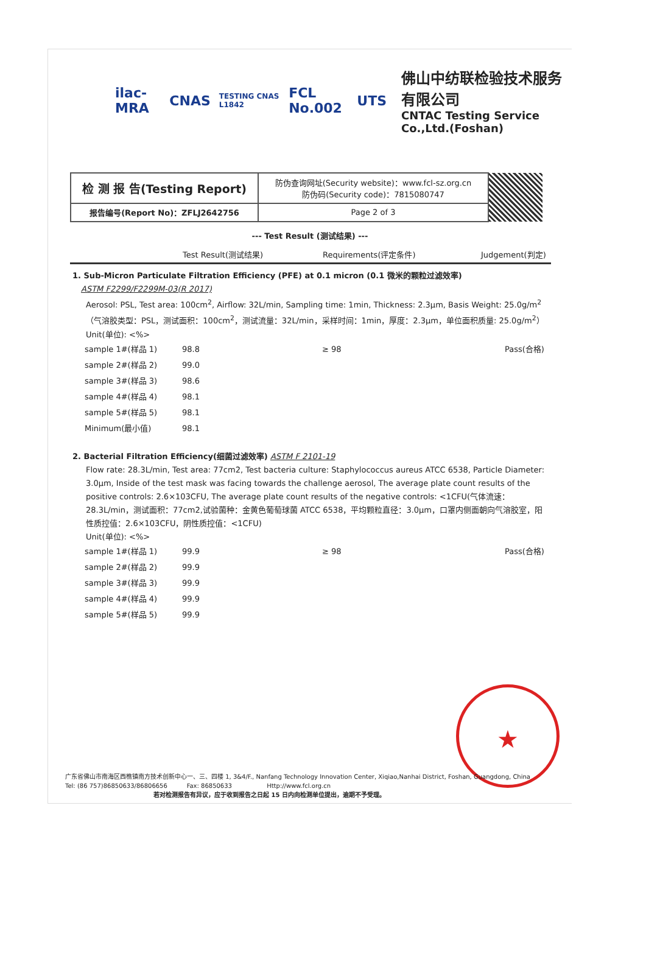ilac-MRA CNAS TESTING CNAS L1842 FCL No.002 UTS
佛山中纺联检验技术服务有限公司
CNTAC Testing Service Co.,Ltd.(Foshan)
| 检 测 报 告(Testing Report) | 防伪查询网址(Security website)：www.fcl-sz.org.cn 防伪码(Security code)：7815080747 | |
| 报告编号(Report No)：ZFLJ2642756 | Page 2 of 3 | |
--- Test Result (测试结果) ---
Test Result(测试结果) Requirements(评定条件) Judgement(判定)
1. Sub-Micron Particulate Filtration Efficiency (PFE) at 0.1 micron (0.1 微米的颗粒过滤效率)
ASTM F2299/F2299M-03(R 2017)
Aerosol: PSL, Test area: 100cm<sup>2</sup>, Airflow: 32L/min, Sampling time: 1min, Thickness: 2.3μm, Basis Weight: 25.0g/m<sup>2</sup>（气溶胶类型：PSL，测试面积：100cm<sup>2</sup>，测试流量：32L/min，采样时间：1min，厚度：2.3μm，单位面积质量: 25.0g/m<sup>2</sup>）
Unit(单位): <%>
| sample 1#(样品 1) | 98.8 | ≥ 98 | Pass(合格) |
| sample 2#(样品 2) | 99.0 | | |
| sample 3#(样品 3) | 98.6 | | |
| sample 4#(样品 4) | 98.1 | | |
| sample 5#(样品 5) | 98.1 | | |
| Minimum(最小值) | 98.1 | | |
2. Bacterial Filtration Efficiency(细菌过滤效率) ASTM F 2101-19
Flow rate: 28.3L/min, Test area: 77cm2, Test bacteria culture: Staphylococcus aureus ATCC 6538, Particle Diameter: 3.0μm, Inside of the test mask was facing towards the challenge aerosol, The average plate count results of the positive controls: 2.6×103CFU, The average plate count results of the negative controls: <1CFU(气体流速：28.3L/min，测试面积：77cm2,试验菌种：金黄色葡萄球菌 ATCC 6538，平均颗粒直径：3.0μm，口罩内侧面朝向气溶胶室，阳性质控值：2.6×103CFU，阴性质控值：<1CFU)
Unit(单位): <%>
| sample 1#(样品 1) | 99.9 | ≥ 98 | Pass(合格) |
| sample 2#(样品 2) | 99.9 | | |
| sample 3#(样品 3) | 99.9 | | |
| sample 4#(样品 4) | 99.9 | | |
| sample 5#(样品 5) | 99.9 | | |
★
广东省佛山市南海区西樵镇南方技术创新中心一、三、四楼 1, 3&4/F., Nanfang Technology Innovation Center, Xiqiao,Nanhai District, Foshan, Guangdong, China
Tel: (86 757)86850633/86806656 Fax: 86850633 Http://www.fcl.org.cn
若对检测报告有异议，应于收到报告之日起 15 日内向检测单位提出，逾期不予受理。